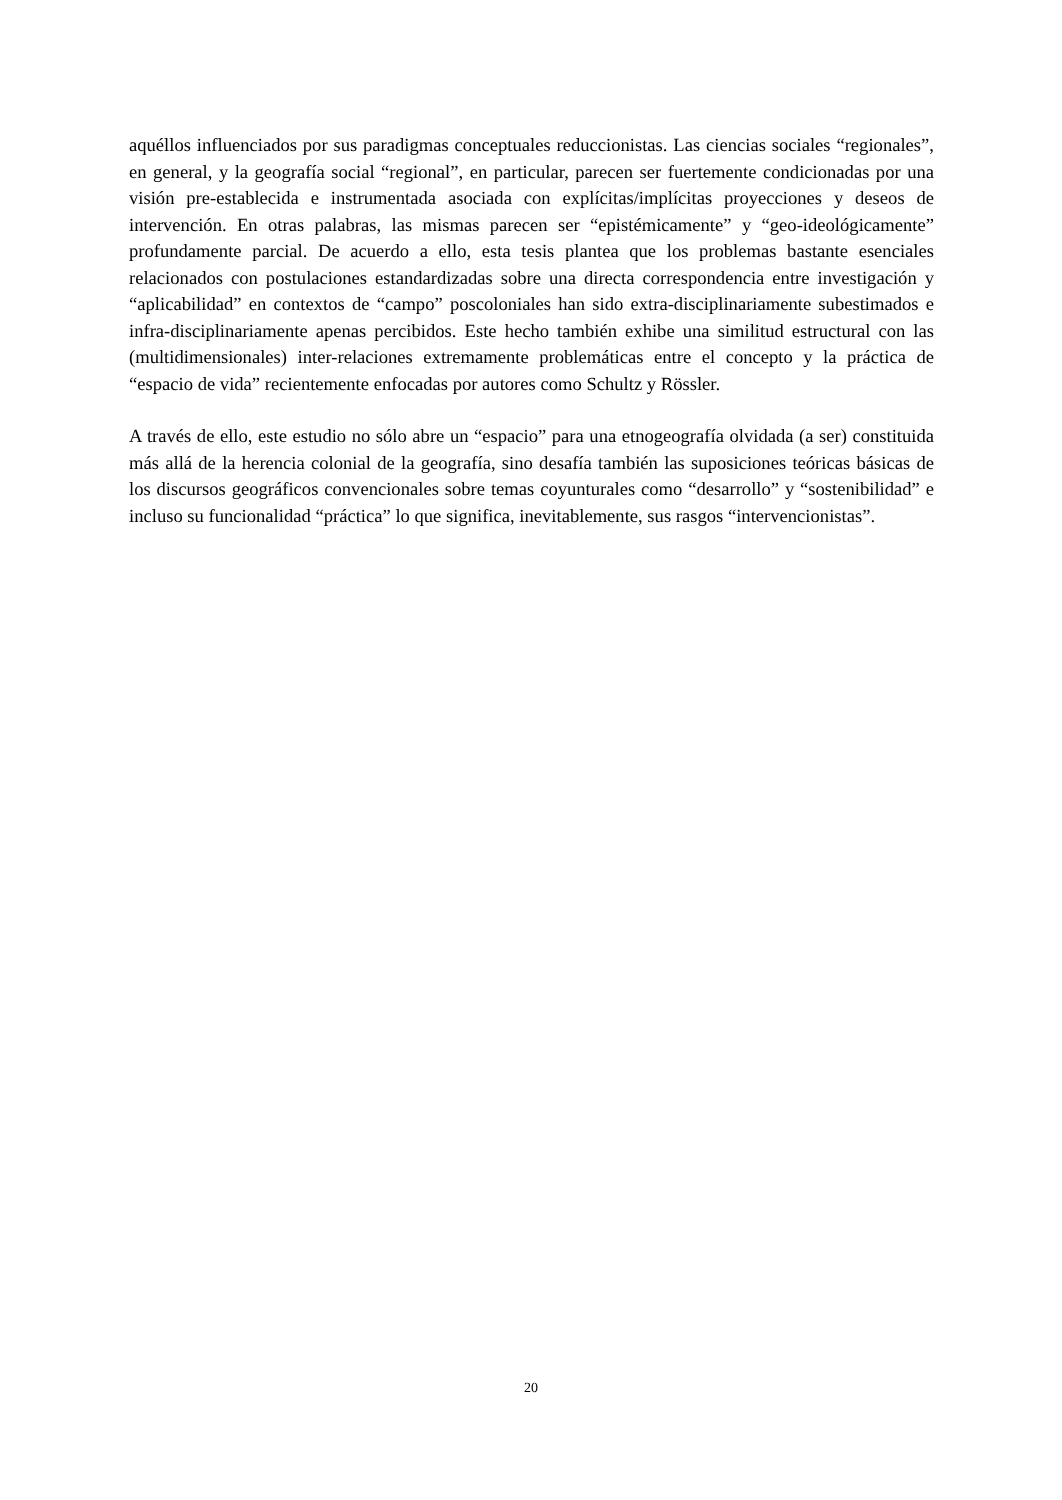aquéllos influenciados por sus paradigmas conceptuales reduccionistas. Las ciencias sociales “regionales”, en general, y la geografía social “regional”, en particular, parecen ser fuertemente condicionadas por una visión pre-establecida e instrumentada asociada con explícitas/implícitas proyecciones y deseos de intervención. En otras palabras, las mismas parecen ser “epistémicamente” y “geo-ideológicamente” profundamente parcial. De acuerdo a ello, esta tesis plantea que los problemas bastante esenciales relacionados con postulaciones estandardizadas sobre una directa correspondencia entre investigación y “aplicabilidad” en contextos de “campo” poscoloniales han sido extra-disciplinariamente subestimados e infra-disciplinariamente apenas percibidos. Este hecho también exhibe una similitud estructural con las (multidimensionales) inter-relaciones extremamente problemáticas entre el concepto y la práctica de “espacio de vida” recientemente enfocadas por autores como Schultz y Rössler.
A través de ello, este estudio no sólo abre un “espacio” para una etnogeografía olvidada (a ser) constituida más allá de la herencia colonial de la geografía, sino desafía también las suposiciones teóricas básicas de los discursos geográficos convencionales sobre temas coyunturales como “desarrollo” y “sostenibilidad” e incluso su funcionalidad “práctica” lo que significa, inevitablemente, sus rasgos “intervencionistas”.
20